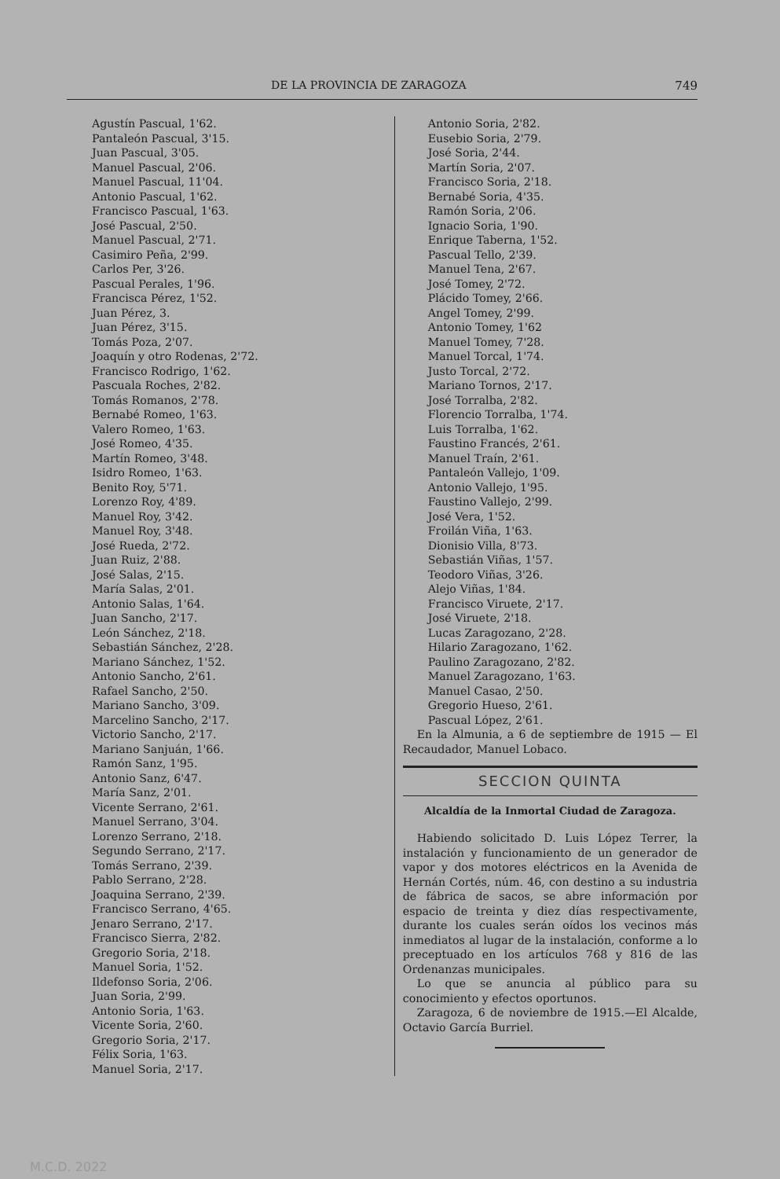DE LA PROVINCIA DE ZARAGOZA 749
Agustín Pascual, 1'62.
Pantaleón Pascual, 3'15.
Juan Pascual, 3'05.
Manuel Pascual, 2'06.
Manuel Pascual, 11'04.
Antonio Pascual, 1'62.
Francisco Pascual, 1'63.
José Pascual, 2'50.
Manuel Pascual, 2'71.
Casimiro Peña, 2'99.
Carlos Per, 3'26.
Pascual Perales, 1'96.
Francisca Pérez, 1'52.
Juan Pérez, 3.
Juan Pérez, 3'15.
Tomás Poza, 2'07.
Joaquín y otro Rodenas, 2'72.
Francisco Rodrigo, 1'62.
Pascuala Roches, 2'82.
Tomás Romanos, 2'78.
Bernabé Romeo, 1'63.
Valero Romeo, 1'63.
José Romeo, 4'35.
Martín Romeo, 3'48.
Isidro Romeo, 1'63.
Benito Roy, 5'71.
Lorenzo Roy, 4'89.
Manuel Roy, 3'42.
Manuel Roy, 3'48.
José Rueda, 2'72.
Juan Ruiz, 2'88.
José Salas, 2'15.
María Salas, 2'01.
Antonio Salas, 1'64.
Juan Sancho, 2'17.
León Sánchez, 2'18.
Sebastián Sánchez, 2'28.
Mariano Sánchez, 1'52.
Antonio Sancho, 2'61.
Rafael Sancho, 2'50.
Mariano Sancho, 3'09.
Marcelino Sancho, 2'17.
Victorio Sancho, 2'17.
Mariano Sanjuán, 1'66.
Ramón Sanz, 1'95.
Antonio Sanz, 6'47.
María Sanz, 2'01.
Vicente Serrano, 2'61.
Manuel Serrano, 3'04.
Lorenzo Serrano, 2'18.
Segundo Serrano, 2'17.
Tomás Serrano, 2'39.
Pablo Serrano, 2'28.
Joaquina Serrano, 2'39.
Francisco Serrano, 4'65.
Jenaro Serrano, 2'17.
Francisco Sierra, 2'82.
Gregorio Soria, 2'18.
Manuel Soria, 1'52.
Ildefonso Soria, 2'06.
Juan Soria, 2'99.
Antonio Soria, 1'63.
Vicente Soria, 2'60.
Gregorio Soria, 2'17.
Félix Soria, 1'63.
Manuel Soria, 2'17.
Antonio Soria, 2'82.
Eusebio Soria, 2'79.
José Soria, 2'44.
Martín Soria, 2'07.
Francisco Soria, 2'18.
Bernabé Soria, 4'35.
Ramón Soria, 2'06.
Ignacio Soria, 1'90.
Enrique Taberna, 1'52.
Pascual Tello, 2'39.
Manuel Tena, 2'67.
José Tomey, 2'72.
Plácido Tomey, 2'66.
Angel Tomey, 2'99.
Antonio Tomey, 1'62
Manuel Tomey, 7'28.
Manuel Torcal, 1'74.
Justo Torcal, 2'72.
Mariano Tornos, 2'17.
José Torralba, 2'82.
Florencio Torralba, 1'74.
Luis Torralba, 1'62.
Faustino Francés, 2'61.
Manuel Traín, 2'61.
Pantaleón Vallejo, 1'09.
Antonio Vallejo, 1'95.
Faustino Vallejo, 2'99.
José Vera, 1'52.
Froilán Viña, 1'63.
Dionisio Villa, 8'73.
Sebastián Viñas, 1'57.
Teodoro Viñas, 3'26.
Alejo Viñas, 1'84.
Francisco Viruete, 2'17.
José Viruete, 2'18.
Lucas Zaragozano, 2'28.
Hilario Zaragozano, 1'62.
Paulino Zaragozano, 2'82.
Manuel Zaragozano, 1'63.
Manuel Casao, 2'50.
Gregorio Hueso, 2'61.
Pascual López, 2'61.
En la Almunia, a 6 de septiembre de 1915 — El Recaudador, Manuel Lobaco.
SECCION QUINTA
Alcaldía de la Inmortal Ciudad de Zaragoza.
Habiendo solicitado D. Luis López Terrer, la instalación y funcionamiento de un generador de vapor y dos motores eléctricos en la Avenida de Hernán Cortés, núm. 46, con destino a su industria de fábrica de sacos, se abre información por espacio de treinta y diez días respectivamente, durante los cuales serán oídos los vecinos más inmediatos al lugar de la instalación, conforme a lo preceptuado en los artículos 768 y 816 de las Ordenanzas municipales.
Lo que se anuncia al público para su conocimiento y efectos oportunos.
Zaragoza, 6 de noviembre de 1915.—El Alcalde, Octavio García Burriel.
M.C.D. 2022